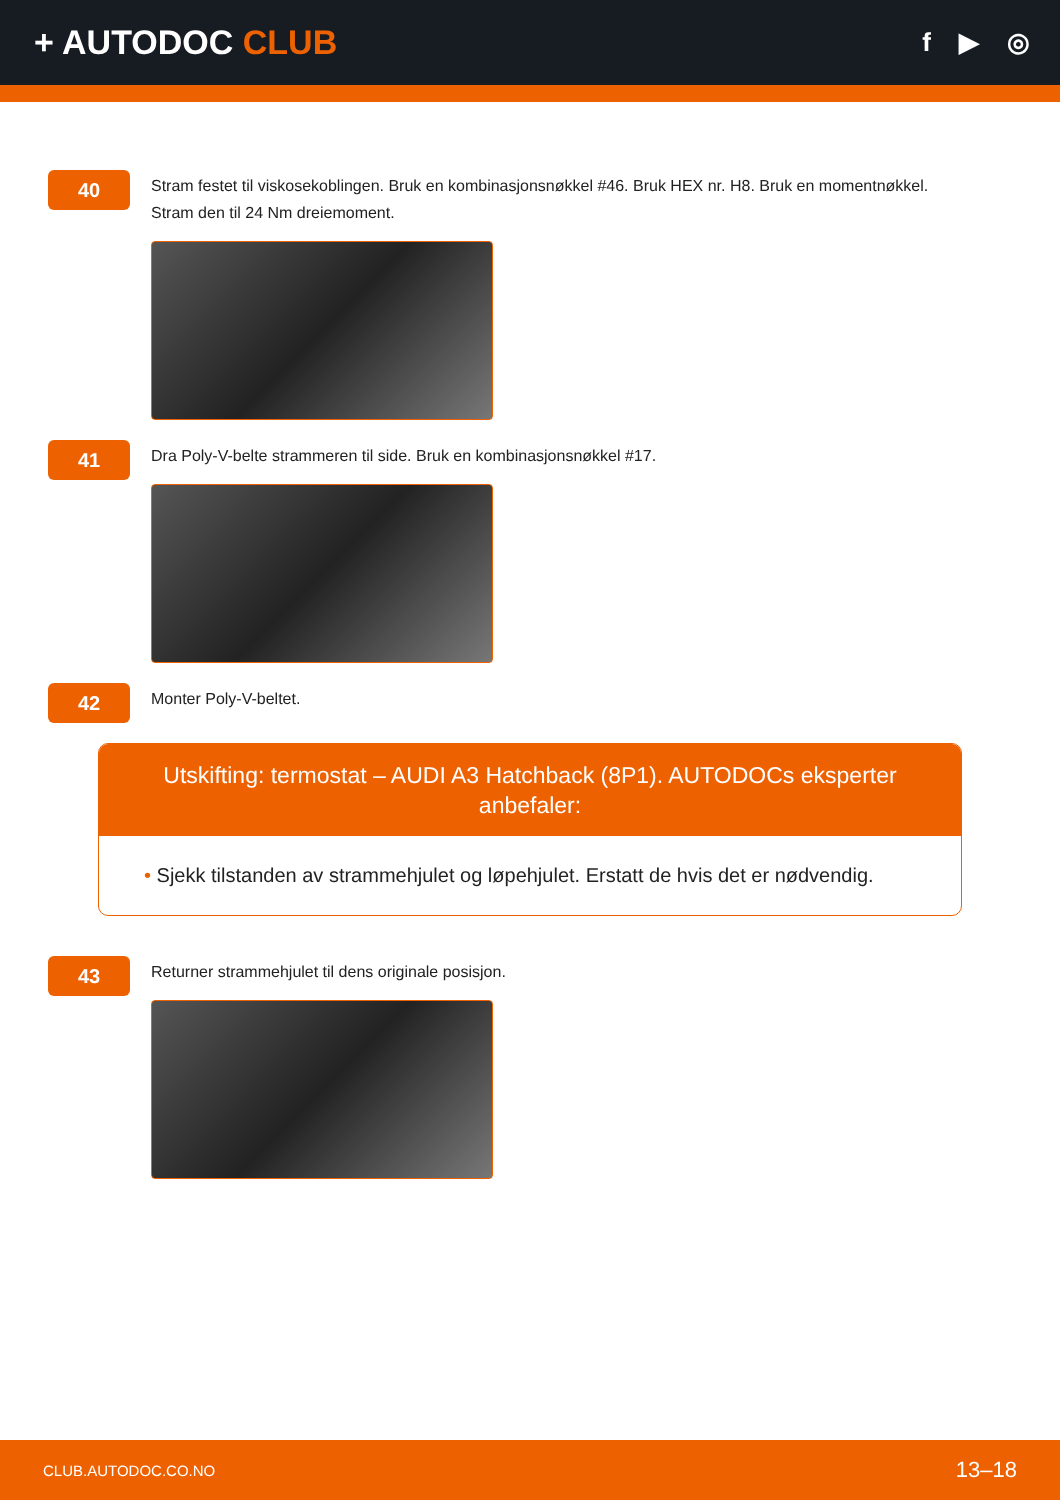+ AUTODOC CLUB
f ▶ ◎
40
Stram festet til viskosekoblingen. Bruk en kombinasjonsnøkkel #46. Bruk HEX nr. H8. Bruk en momentnøkkel. Stram den til 24 Nm dreiemoment.
41
Dra Poly-V-belte strammeren til side. Bruk en kombinasjonsnøkkel #17.
42
Monter Poly-V-beltet.
Utskifting: termostat – AUDI A3 Hatchback (8P1). AUTODOCs eksperter anbefaler:
• Sjekk tilstanden av strammehjulet og løpehjulet. Erstatt de hvis det er nødvendig.
43
Returner strammehjulet til dens originale posisjon.
CLUB.AUTODOC.CO.NO 13–18